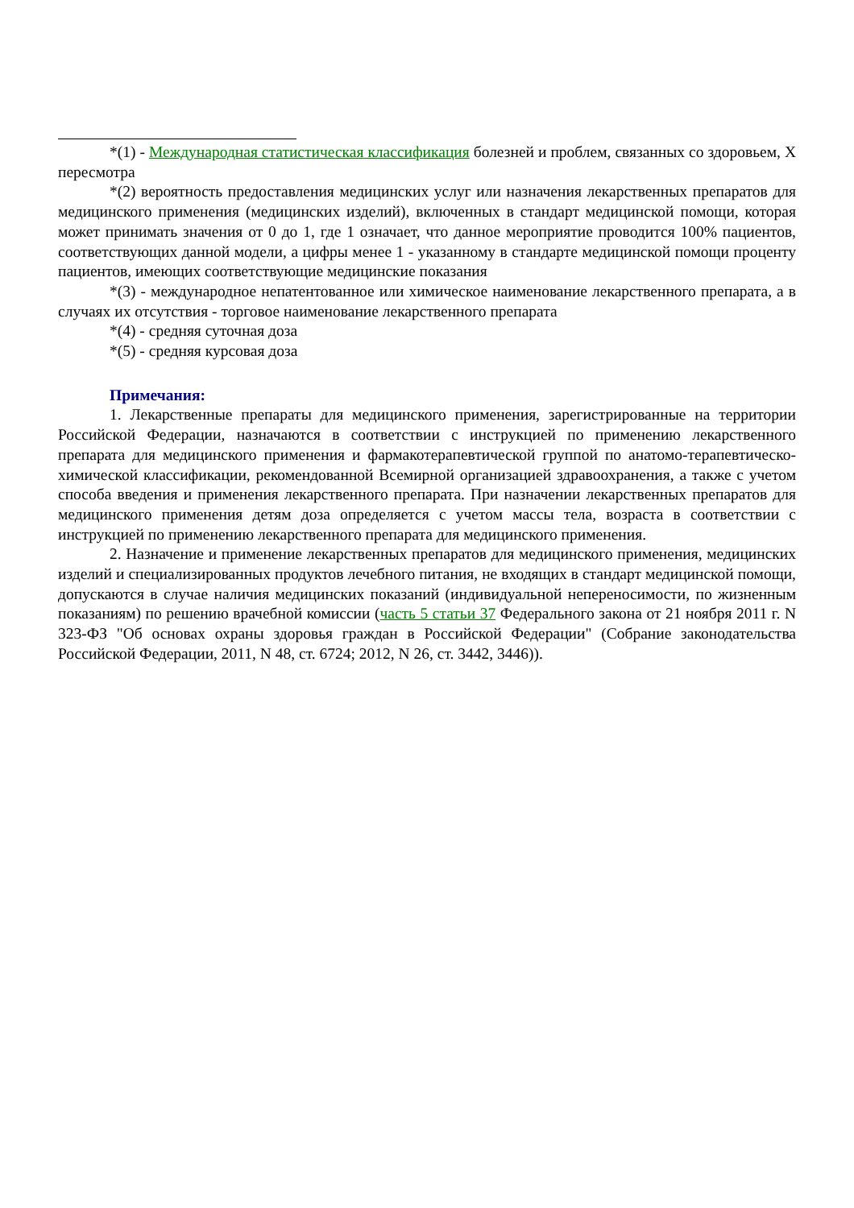*(1) - Международная статистическая классификация болезней и проблем, связанных со здоровьем, X пересмотра
*(2) вероятность предоставления медицинских услуг или назначения лекарственных препаратов для медицинского применения (медицинских изделий), включенных в стандарт медицинской помощи, которая может принимать значения от 0 до 1, где 1 означает, что данное мероприятие проводится 100% пациентов, соответствующих данной модели, а цифры менее 1 - указанному в стандарте медицинской помощи проценту пациентов, имеющих соответствующие медицинские показания
*(3) - международное непатентованное или химическое наименование лекарственного препарата, а в случаях их отсутствия - торговое наименование лекарственного препарата
*(4) - средняя суточная доза
*(5) - средняя курсовая доза
Примечания:
1. Лекарственные препараты для медицинского применения, зарегистрированные на территории Российской Федерации, назначаются в соответствии с инструкцией по применению лекарственного препарата для медицинского применения и фармакотерапевтической группой по анатомо-терапевтическо-химической классификации, рекомендованной Всемирной организацией здравоохранения, а также с учетом способа введения и применения лекарственного препарата. При назначении лекарственных препаратов для медицинского применения детям доза определяется с учетом массы тела, возраста в соответствии с инструкцией по применению лекарственного препарата для медицинского применения.
2. Назначение и применение лекарственных препаратов для медицинского применения, медицинских изделий и специализированных продуктов лечебного питания, не входящих в стандарт медицинской помощи, допускаются в случае наличия медицинских показаний (индивидуальной непереносимости, по жизненным показаниям) по решению врачебной комиссии (часть 5 статьи 37 Федерального закона от 21 ноября 2011 г. N 323-ФЗ "Об основах охраны здоровья граждан в Российской Федерации" (Собрание законодательства Российской Федерации, 2011, N 48, ст. 6724; 2012, N 26, ст. 3442, 3446)).